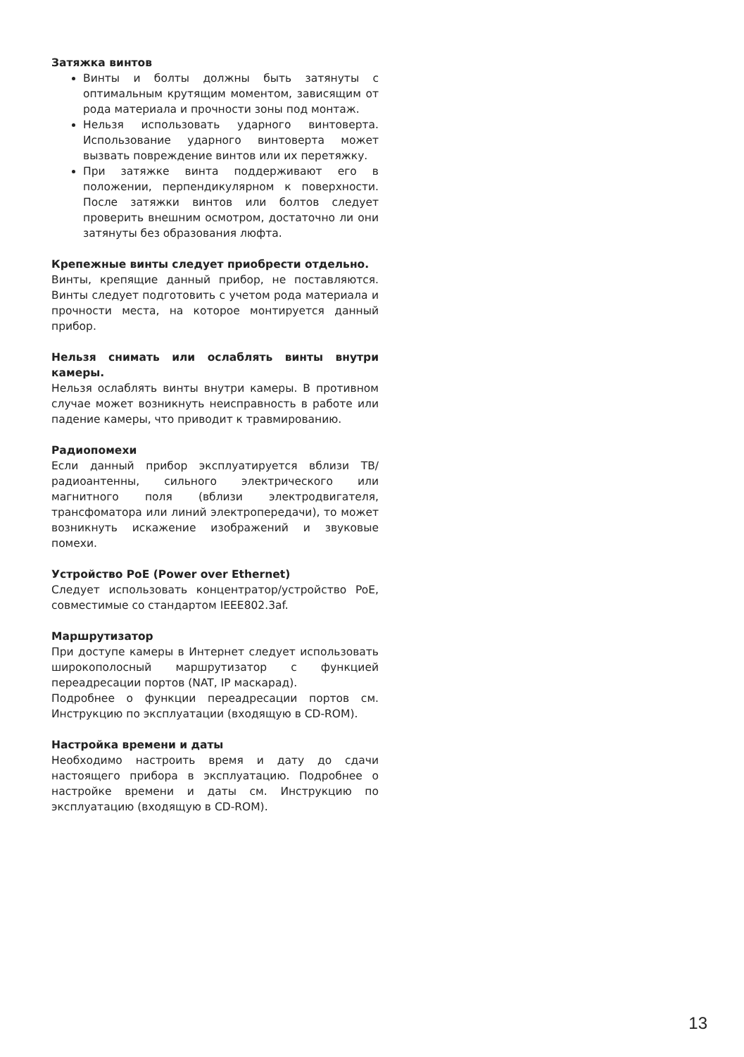Затяжка винтов
Винты и болты должны быть затянуты с оптимальным крутящим моментом, зависящим от рода материала и прочности зоны под монтаж.
Нельзя использовать ударного винтоверта. Использование ударного винтоверта может вызвать повреждение винтов или их перетяжку.
При затяжке винта поддерживают его в положении, перпендикулярном к поверхности. После затяжки винтов или болтов следует проверить внешним осмотром, достаточно ли они затянуты без образования люфта.
Крепежные винты следует приобрести отдельно.
Винты, крепящие данный прибор, не поставляются. Винты следует подготовить с учетом рода материала и прочности места, на которое монтируется данный прибор.
Нельзя снимать или ослаблять винты внутри камеры.
Нельзя ослаблять винты внутри камеры. В противном случае может возникнуть неисправность в работе или падение камеры, что приводит к травмированию.
Радиопомехи
Если данный прибор эксплуатируется вблизи ТВ/радиоантенны, сильного электрического или магнитного поля (вблизи электродвигателя, трансфоматора или линий электропередачи), то может возникнуть искажение изображений и звуковые помехи.
Устройство PoE (Power over Ethernet)
Следует использовать концентратор/устройство PoE, совместимые со стандартом IEEE802.3af.
Маршрутизатор
При доступе камеры в Интернет следует использовать широкополосный маршрутизатор с функцией переадресации портов (NAT, IP маскарад).
Подробнее о функции переадресации портов см. Инструкцию по эксплуатации (входящую в CD-ROM).
Настройка времени и даты
Необходимо настроить время и дату до сдачи настоящего прибора в эксплуатацию. Подробнее о настройке времени и даты см. Инструкцию по эксплуатацию (входящую в CD-ROM).
13